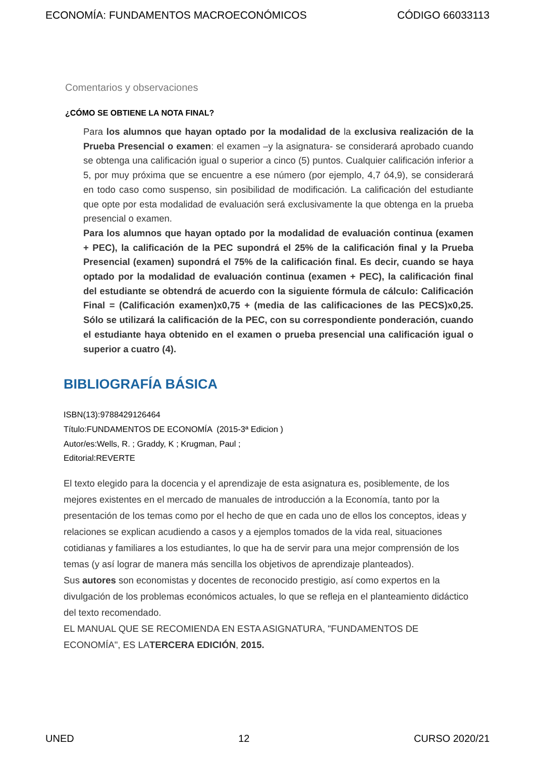ECONOMÍA: FUNDAMENTOS MACROECONÓMICOS CÓDIGO 66033113
Comentarios y observaciones
¿CÓMO SE OBTIENE LA NOTA FINAL?
Para los alumnos que hayan optado por la modalidad de la exclusiva realización de la Prueba Presencial o examen: el examen –y la asignatura- se considerará aprobado cuando se obtenga una calificación igual o superior a cinco (5) puntos. Cualquier calificación inferior a 5, por muy próxima que se encuentre a ese número (por ejemplo, 4,7 ó4,9), se considerará en todo caso como suspenso, sin posibilidad de modificación. La calificación del estudiante que opte por esta modalidad de evaluación será exclusivamente la que obtenga en la prueba presencial o examen.
Para los alumnos que hayan optado por la modalidad de evaluación continua (examen + PEC), la calificación de la PEC supondrá el 25% de la calificación final y la Prueba Presencial (examen) supondrá el 75% de la calificación final. Es decir, cuando se haya optado por la modalidad de evaluación continua (examen + PEC), la calificación final del estudiante se obtendrá de acuerdo con la siguiente fórmula de cálculo: Calificación Final = (Calificación examen)x0,75 + (media de las calificaciones de las PECS)x0,25. Sólo se utilizará la calificación de la PEC, con su correspondiente ponderación, cuando el estudiante haya obtenido en el examen o prueba presencial una calificación igual o superior a cuatro (4).
BIBLIOGRAFÍA BÁSICA
ISBN(13):9788429126464
Título:FUNDAMENTOS DE ECONOMÍA (2015-3ª Edicion )
Autor/es:Wells, R. ; Graddy, K ; Krugman, Paul ;
Editorial:REVERTE
El texto elegido para la docencia y el aprendizaje de esta asignatura es, posiblemente, de los mejores existentes en el mercado de manuales de introducción a la Economía, tanto por la presentación de los temas como por el hecho de que en cada uno de ellos los conceptos, ideas y relaciones se explican acudiendo a casos y a ejemplos tomados de la vida real, situaciones cotidianas y familiares a los estudiantes, lo que ha de servir para una mejor comprensión de los temas (y así lograr de manera más sencilla los objetivos de aprendizaje planteados).
Sus autores son economistas y docentes de reconocido prestigio, así como expertos en la divulgación de los problemas económicos actuales, lo que se refleja en el planteamiento didáctico del texto recomendado.
EL MANUAL QUE SE RECOMIENDA EN ESTA ASIGNATURA, "FUNDAMENTOS DE ECONOMÍA", ES LATERCERA EDICIÓN, 2015.
UNED 12 CURSO 2020/21